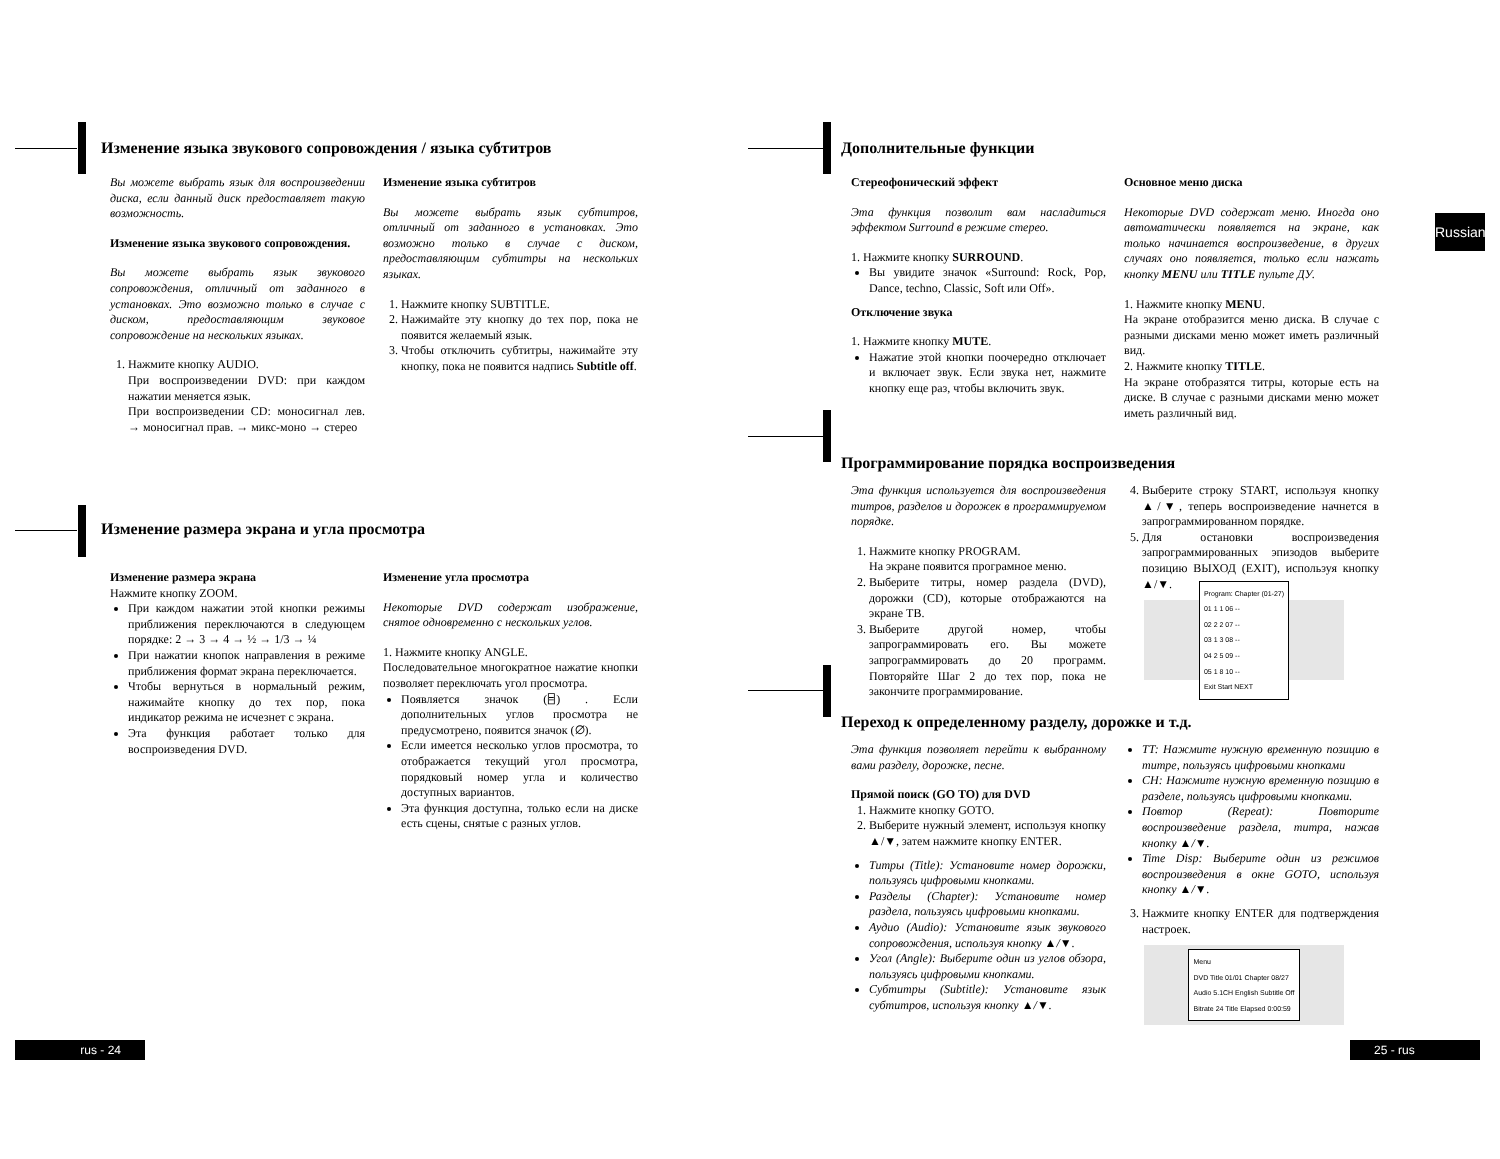Изменение языка звукового сопровождения / языка субтитров
Вы можете выбрать язык для воспроизведении диска, если данный диск предоставляет такую возможность.
Изменение языка звукового сопровождения.
Вы можете выбрать язык звукового сопровождения, отличный от заданного в установках. Это возможно только в случае с диском, предоставляющим звуковое сопровождение на нескольких языках.
1. Нажмите кнопку AUDIO.
При воспроизведении DVD: при каждом нажатии меняется язык.
При воспроизведении CD: моносигнал лев. → моносигнал прав. → микс-моно → стерео
Изменение языка субтитров
Вы можете выбрать язык субтитров, отличный от заданного в установках. Это возможно только в случае с диском, предоставляющим субтитры на нескольких языках.
1. Нажмите кнопку SUBTITLE.
2. Нажимайте эту кнопку до тех пор, пока не появится желаемый язык.
3. Чтобы отключить субтитры, нажимайте эту кнопку, пока не появится надпись Subtitle off.
Изменение размера экрана и угла просмотра
Изменение размера экрана
Нажмите кнопку ZOOM.
При каждом нажатии этой кнопки режимы приближения переключаются в следующем порядке: 2 → 3 → 4 → ½ → 1/3 → ¼
При нажатии кнопок направления в режиме приближения формат экрана переключается.
Чтобы вернуться в нормальный режим, нажимайте кнопку до тех пор, пока индикатор режима не исчезнет с экрана.
Эта функция работает только для воспроизведения DVD.
Изменение угла просмотра
Некоторые DVD содержат изображение, снятое одновременно с нескольких углов.
1. Нажмите кнопку ANGLE.
Последовательное многократное нажатие кнопки позволяет переключать угол просмотра.
Появляется значок (⌸) . Если дополнительных углов просмотра не предусмотрено, появится значок (∅).
Если имеется несколько углов просмотра, то отображается текущий угол просмотра, порядковый номер угла и количество доступных вариантов.
Эта функция доступна, только если на диске есть сцены, снятые с разных углов.
rus - 24
Дополнительные функции
Стереофонический эффект
Эта функция позволит вам насладиться эффектом Surround в режиме стерео.
1. Нажмите кнопку SURROUND.
Вы увидите значок «Surround: Rock, Pop, Dance, techno, Classic, Soft или Off».
Отключение звука
1. Нажмите кнопку MUTE.
Нажатие этой кнопки поочередно отключает и включает звук. Если звука нет, нажмите кнопку еще раз, чтобы включить звук.
Основное меню диска
Некоторые DVD содержат меню. Иногда оно автоматически появляется на экране, как только начинается воспроизведение, в других случаях оно появляется, только если нажать кнопку MENU или TITLE пульте ДУ.
1. Нажмите кнопку MENU.
На экране отобразится меню диска. В случае с разными дисками меню может иметь различный вид.
2. Нажмите кнопку TITLE.
На экране отобразятся титры, которые есть на диске. В случае с разными дисками меню может иметь различный вид.
Russian
Программирование порядка воспроизведения
Эта функция используется для воспроизведения титров, разделов и дорожек в программируемом порядке.
1. Нажмите кнопку PROGRAM.
На экране появится програмное меню.
2. Выберите титры, номер раздела (DVD), дорожки (CD), которые отображаются на экране ТВ.
3. Выберите другой номер, чтобы запрограммировать его. Вы можете запрограммировать до 20 программ. Повторяйте Шаг 2 до тех пор, пока не закончите программирование.
4. Выберите строку START, используя кнопку ▲/▼, теперь воспроизведение начнется в запрограммированном порядке.
5. Для остановки воспроизведения запрограммированных эпизодов выберите позицию ВЫХОД (EXIT), используя кнопку ▲/▼.
Program: Chapter (01-27)
01 1 1 06 --
02 2 2 07 --
03 1 3 08 --
04 2 5 09 --
05 1 8 10 --
Exit Start NEXT
Переход к определенному разделу, дорожке и т.д.
Эта функция позволяет перейти к выбранному вами разделу, дорожке, песне.
Прямой поиск (GO TO) для DVD
1. Нажмите кнопку GOTO.
2. Выберите нужный элемент, используя кнопку ▲/▼, затем нажмите кнопку ENTER.
Титры (Title): Установите номер дорожки, пользуясь цифровыми кнопками.
Разделы (Chapter): Установите номер раздела, пользуясь цифровыми кнопками.
Аудио (Audio): Установите язык звукового сопровождения, используя кнопку ▲/▼.
Угол (Angle): Выберите один из углов обзора, пользуясь цифровыми кнопками.
Субтитры (Subtitle): Установите язык субтитров, используя кнопку ▲/▼.
TT: Нажмите нужную временную позицию в титре, пользуясь цифровыми кнопками
CH: Нажмите нужную временную позицию в разделе, пользуясь цифровыми кнопками.
Повтор (Repeat): Повторите воспроизведение раздела, титра, нажав кнопку ▲/▼.
Time Disp: Выберите один из режимов воспроизведения в окне GOTO, используя кнопку ▲/▼.
3. Нажмите кнопку ENTER для подтверждения настроек.
Menu
DVD Title 01/01 Chapter 08/27
Audio 5.1CH English Subtitle Off
Bitrate 24 Title Elapsed 0:00:59
25 - rus